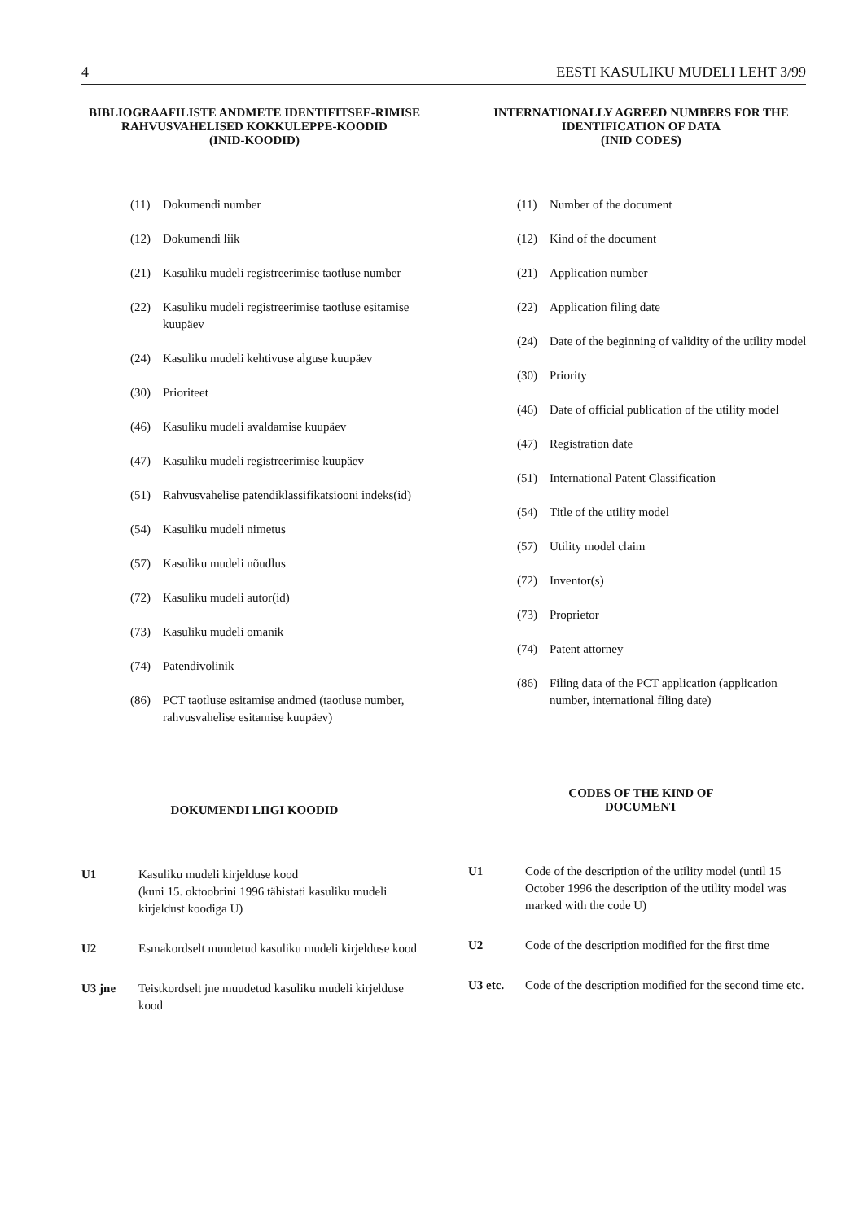4 EESTI KASULIKU MUDELI LEHT 3/99
BIBLIOGRAAFILISTE ANDMETE IDENTIFITSEE-RIMISE RAHVUSVAHELISED KOKKULEPPE-KOODID
(INID-KOODID)
(11) Dokumendi number
(12) Dokumendi liik
(21) Kasuliku mudeli registreerimise taotluse number
(22) Kasuliku mudeli registreerimise taotluse esitamise kuupäev
(24) Kasuliku mudeli kehtivuse alguse kuupäev
(30) Prioriteet
(46) Kasuliku mudeli avaldamise kuupäev
(47) Kasuliku mudeli registreerimise kuupäev
(51) Rahvusvahelise patendiklassifikatsiooni indeks(id)
(54) Kasuliku mudeli nimetus
(57) Kasuliku mudeli nõudlus
(72) Kasuliku mudeli autor(id)
(73) Kasuliku mudeli omanik
(74) Patendivolinik
(86) PCT taotluse esitamise andmed (taotluse number, rahvusvahelise esitamise kuupäev)
DOKUMENDI LIIGI KOODID
U1 Kasuliku mudeli kirjelduse kood
(kuni 15. oktoobrini 1996 tähistati kasuliku mudeli kirjeldust koodiga U)
U2 Esmakordselt muudetud kasuliku mudeli kirjelduse kood
U3 jne Teistkordselt jne muudetud kasuliku mudeli kirjelduse kood
INTERNATIONALLY AGREED NUMBERS FOR THE IDENTIFICATION OF DATA
(INID CODES)
(11) Number of the document
(12) Kind of the document
(21) Application number
(22) Application filing date
(24) Date of the beginning of validity of the utility model
(30) Priority
(46) Date of official publication of the utility model
(47) Registration date
(51) International Patent Classification
(54) Title of the utility model
(57) Utility model claim
(72) Inventor(s)
(73) Proprietor
(74) Patent attorney
(86) Filing data of the PCT application (application number, international filing date)
CODES OF THE KIND OF
DOCUMENT
U1 Code of the description of the utility model (until 15 October 1996 the description of the utility model was marked with the code U)
U2 Code of the description modified for the first time
U3 etc. Code of the description modified for the second time etc.